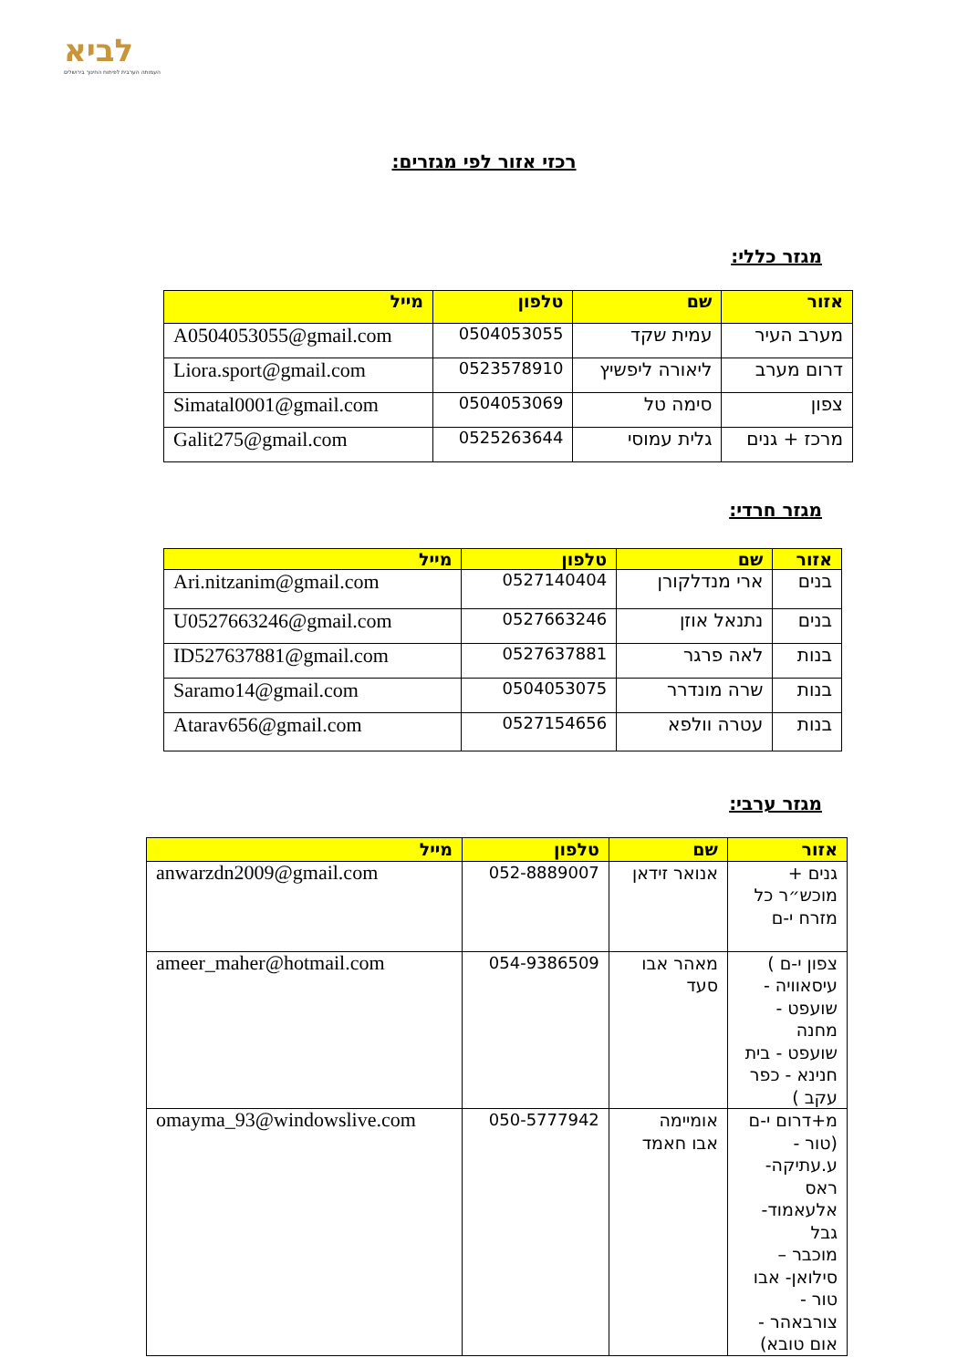לביא
העמותה הערבית לפיתוח החינוך בירושלים
רכזי אזור לפי מגזרים:
מגזר כללי:
| אזור | שם | טלפון | מייל |
| --- | --- | --- | --- |
| מערב העיר | עמית שקד | 0504053055 | A0504053055@gmail.com |
| דרום מערב | ליאורה ליפשיץ | 0523578910 | Liora.sport@gmail.com |
| צפון | סימה טל | 0504053069 | Simatal0001@gmail.com |
| מרכז + גנים | גלית עמוסי | 0525263644 | Galit275@gmail.com |
מגזר חרדי:
| אזור | שם | טלפון | מייל |
| --- | --- | --- | --- |
| בנים | ארי מנדלקורן | 0527140404 | Ari.nitzanim@gmail.com |
| בנים | נתנאל אוזן | 0527663246 | U0527663246@gmail.com |
| בנות | לאה פרגר | 0527637881 | ID527637881@gmail.com |
| בנות | שרה מונדרר | 0504053075 | Saramo14@gmail.com |
| בנות | עטרה וולפא | 0527154656 | Atarav656@gmail.com |
מגזר ערבי:
| אזור | שם | טלפון | מייל |
| --- | --- | --- | --- |
| גנים + מוכש״ר כל מזרח י-ם | אנואר זידאן | 052-8889007 | anwarzdn2009@gmail.com |
| צפון י-ם ) עיסאוויה - שועפט - מחנה שועפט - בית חנינא - כפר עקב ) | מאהר אבו סעד | 054-9386509 | ameer_maher@hotmail.com |
| מ+דרום י-ם (טור - ע.עתיקה-ראס אלעאמוד- גבל מוכבר – סילואן- אבו טור - צורבאהר - אום טובא) | אומיימה אבו חאמד | 050-5777942 | omayma_93@windowslive.com |